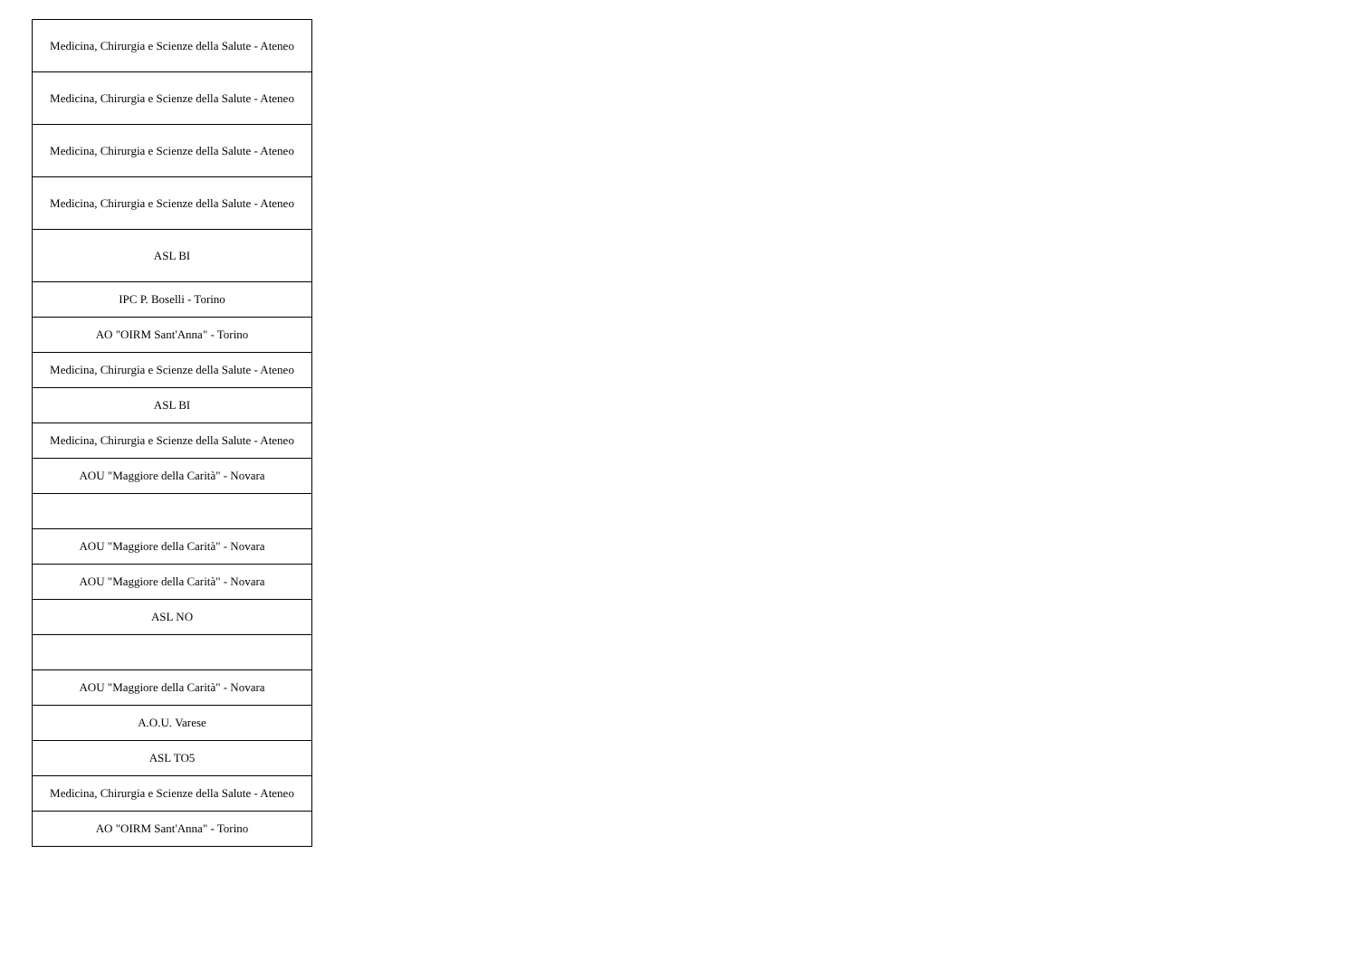| Medicina, Chirurgia e Scienze della Salute - Ateneo |
| Medicina, Chirurgia e Scienze della Salute - Ateneo |
| Medicina, Chirurgia e Scienze della Salute - Ateneo |
| Medicina, Chirurgia e Scienze della Salute - Ateneo |
| ASL BI |
| IPC P. Boselli - Torino |
| AO "OIRM Sant'Anna" - Torino |
| Medicina, Chirurgia e Scienze della Salute - Ateneo |
| ASL BI |
| Medicina, Chirurgia e Scienze della Salute - Ateneo |
| AOU "Maggiore della Carità" - Novara |
| AOU "Maggiore della Carità" - Novara |
| AOU "Maggiore della Carità" - Novara |
| ASL NO |
| AOU "Maggiore della Carità" - Novara |
| A.O.U. Varese |
| ASL TO5 |
| Medicina, Chirurgia e Scienze della Salute - Ateneo |
| AO "OIRM Sant'Anna" - Torino |